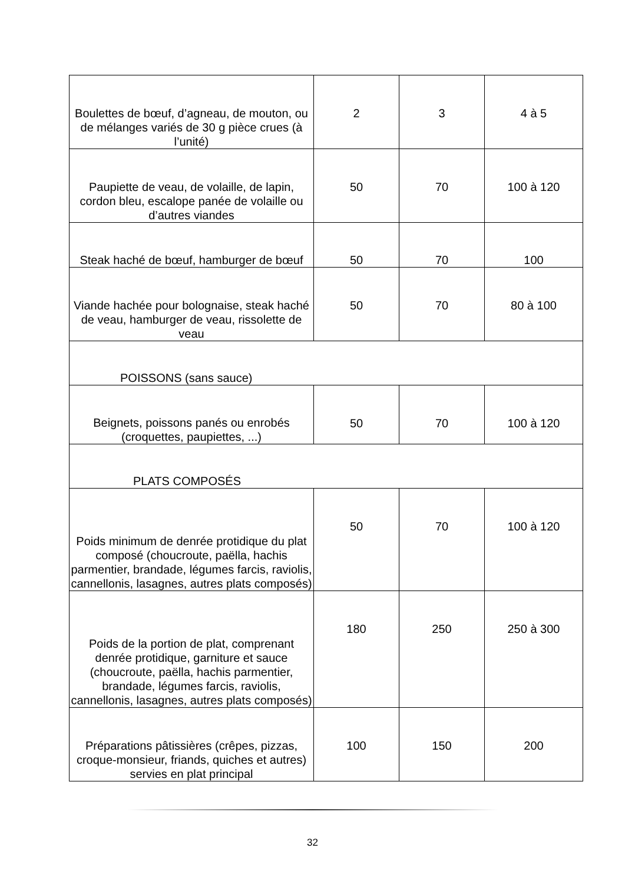| Boulettes de bœuf, d’agneau, de mouton, ou de mélanges variés de 30 g pièce crues (à l’unité) | 2 | 3 | 4 à 5 |
| Paupiette de veau, de volaille, de lapin, cordon bleu, escalope panée de volaille ou d’autres viandes | 50 | 70 | 100 à 120 |
| Steak haché de bœuf, hamburger de bœuf | 50 | 70 | 100 |
| Viande hachée pour bolognaise, steak haché de veau, hamburger de veau, rissolette de veau | 50 | 70 | 80 à 100 |
| POISSONS (sans sauce) | | | |
| Beignets, poissons panés ou enrobés (croquettes, paupiettes, ...) | 50 | 70 | 100 à 120 |
| PLATS COMPOSÉS | | | |
| Poids minimum de denrée protidique du plat composé (choucroute, paëlla, hachis parmentier, brandade, légumes farcis, raviolis, cannellonis, lasagnes, autres plats composés) | 50 | 70 | 100 à 120 |
| Poids de la portion de plat, comprenant denrée protidique, garniture et sauce (choucroute, paëlla, hachis parmentier, brandade, légumes farcis, raviolis, cannellonis, lasagnes, autres plats composés) | 180 | 250 | 250 à 300 |
| Préparations pâtissières (crêpes, pizzas, croque-monsieur, friands, quiches et autres) servies en plat principal | 100 | 150 | 200 |
32